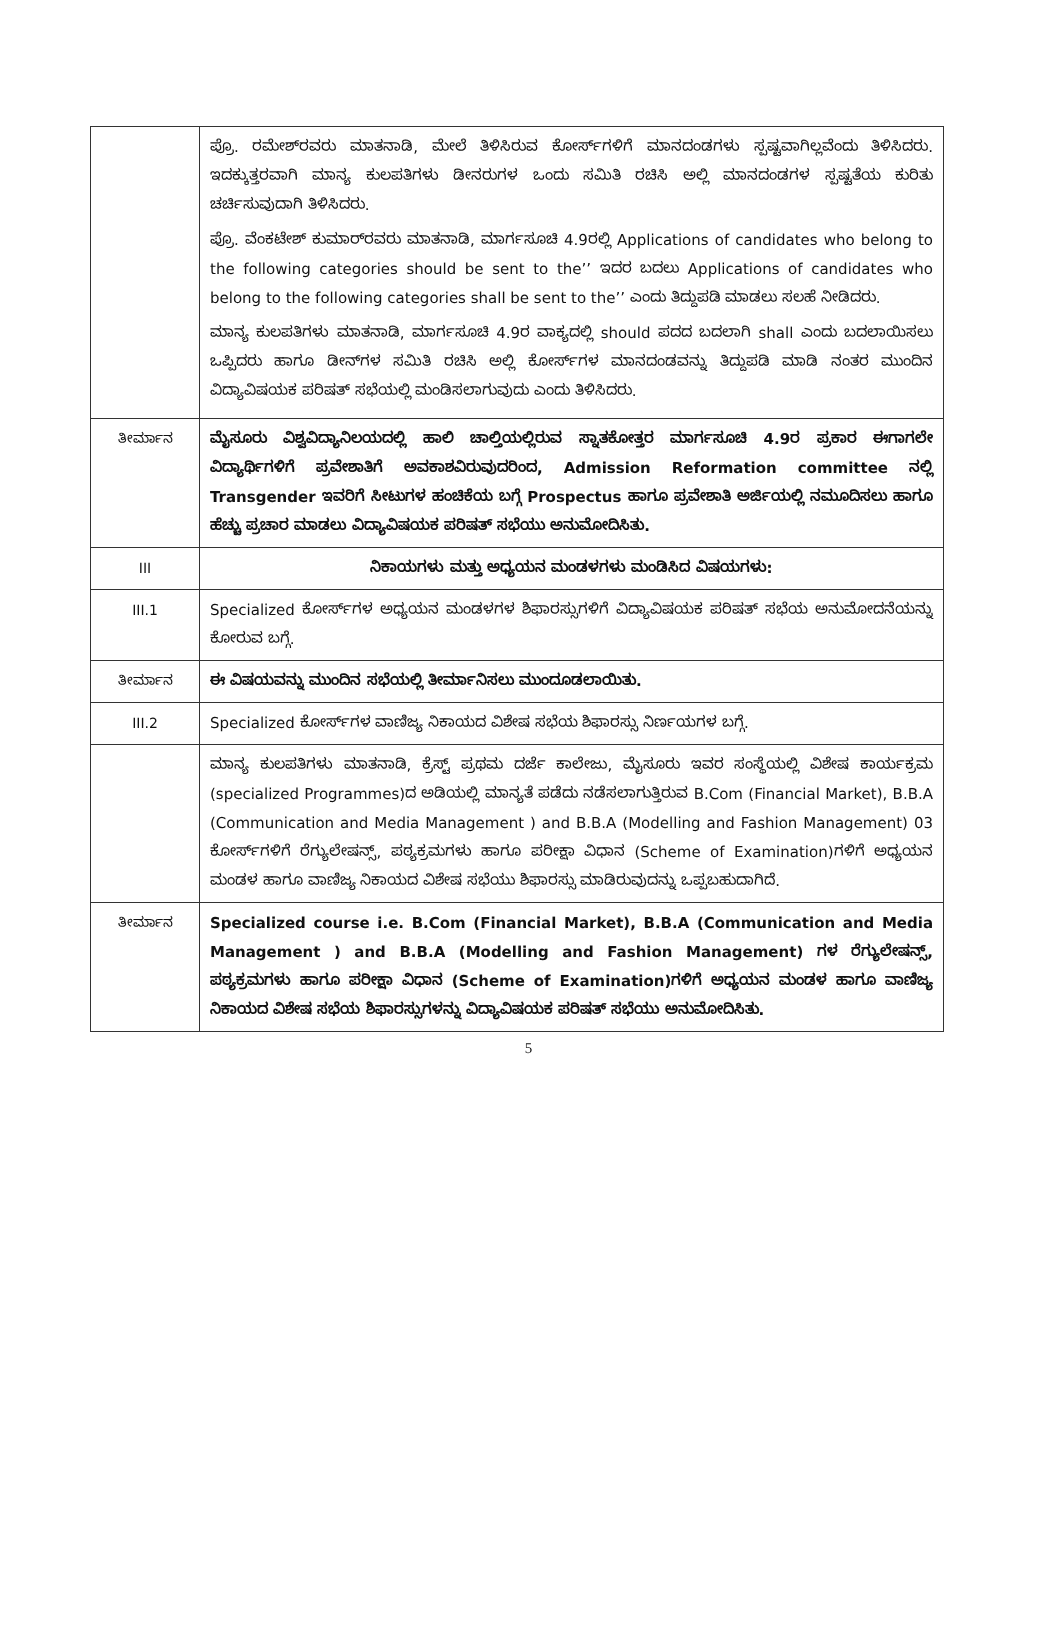| | ಪ್ರೊ. ರಮೇಶ್‌ರವರು ಮಾತನಾಡಿ, ಮೇಲೆ ತಿಳಿಸಿರುವ ಕೋರ್ಸ್‌ಗಳಿಗೆ ಮಾನದಂಡಗಳು ಸ್ಪಷ್ಟವಾಗಿಲ್ಲವೆಂದು ತಿಳಿಸಿದರು. ಇದಕ್ಕುತ್ತರವಾಗಿ ಮಾನ್ಯ ಕುಲಪತಿಗಳು ಡೀನರುಗಳ ಒಂದು ಸಮಿತಿ ರಚಿಸಿ ಅಲ್ಲಿ ಮಾನದಂಡಗಳ ಸ್ಪಷ್ಟತೆಯ ಕುರಿತು ಚರ್ಚಿಸುವುದಾಗಿ ತಿಳಿಸಿದರು. ಪ್ರೊ. ವೆಂಕಟೇಶ್ ಕುಮಾರ್‌ರವರು ಮಾತನಾಡಿ, ಮಾರ್ಗಸೂಚಿ 4.9ರಲ್ಲಿ Applications of candidates who belong to the following categories should be sent to the’’ ಇದರ ಬದಲು Applications of candidates who belong to the following categories shall be sent to the’’ ಎಂದು ತಿದ್ದುಪಡಿ ಮಾಡಲು ಸಲಹೆ ನೀಡಿದರು. ಮಾನ್ಯ ಕುಲಪತಿಗಳು ಮಾತನಾಡಿ, ಮಾರ್ಗಸೂಚಿ 4.9ರ ವಾಕ್ಯದಲ್ಲಿ should ಪದದ ಬದಲಾಗಿ shall ಎಂದು ಬದಲಾಯಿಸಲು ಒಪ್ಪಿದರು ಹಾಗೂ ಡೀನ್‌ಗಳ ಸಮಿತಿ ರಚಿಸಿ ಅಲ್ಲಿ ಕೋರ್ಸ್‌ಗಳ ಮಾನದಂಡವನ್ನು ತಿದ್ದುಪಡಿ ಮಾಡಿ ನಂತರ ಮುಂದಿನ ವಿದ್ಯಾವಿಷಯಕ ಪರಿಷತ್ ಸಭೆಯಲ್ಲಿ ಮಂಡಿಸಲಾಗುವುದು ಎಂದು ತಿಳಿಸಿದರು. |
| ತೀರ್ಮಾನ | ಮೈಸೂರು ವಿಶ್ವವಿದ್ಯಾನಿಲಯದಲ್ಲಿ ಹಾಲಿ ಚಾಲ್ತಿಯಲ್ಲಿರುವ ಸ್ನಾತಕೋತ್ತರ ಮಾರ್ಗಸೂಚಿ 4.9ರ ಪ್ರಕಾರ ಈಗಾಗಲೇ ವಿದ್ಯಾರ್ಥಿಗಳಿಗೆ ಪ್ರವೇಶಾತಿಗೆ ಅವಕಾಶವಿರುವುದರಿಂದ, Admission Reformation committee ನಲ್ಲಿ Transgender ಇವರಿಗೆ ಸೀಟುಗಳ ಹಂಚಿಕೆಯ ಬಗ್ಗೆ Prospectus ಹಾಗೂ ಪ್ರವೇಶಾತಿ ಅರ್ಜಿಯಲ್ಲಿ ನಮೂದಿಸಲು ಹಾಗೂ ಹೆಚ್ಚು ಪ್ರಚಾರ ಮಾಡಲು ವಿದ್ಯಾವಿಷಯಕ ಪರಿಷತ್ ಸಭೆಯು ಅನುಮೋದಿಸಿತು. |
| III | ನಿಕಾಯಗಳು ಮತ್ತು ಅಧ್ಯಯನ ಮಂಡಳಗಳು ಮಂಡಿಸಿದ ವಿಷಯಗಳು: |
| III.1 | Specialized ಕೋರ್ಸ್‌ಗಳ ಅಧ್ಯಯನ ಮಂಡಳಗಳ ಶಿಫಾರಸ್ಸುಗಳಿಗೆ ವಿದ್ಯಾವಿಷಯಕ ಪರಿಷತ್ ಸಭೆಯ ಅನುಮೋದನೆಯನ್ನು ಕೋರುವ ಬಗ್ಗೆ. |
| ತೀರ್ಮಾನ | ಈ ವಿಷಯವನ್ನು ಮುಂದಿನ ಸಭೆಯಲ್ಲಿ ತೀರ್ಮಾನಿಸಲು ಮುಂದೂಡಲಾಯಿತು. |
| III.2 | Specialized ಕೋರ್ಸ್‌ಗಳ ವಾಣಿಜ್ಯ ನಿಕಾಯದ ವಿಶೇಷ ಸಭೆಯ ಶಿಫಾರಸ್ಸು ನಿರ್ಣಯಗಳ ಬಗ್ಗೆ. |
| | ಮಾನ್ಯ ಕುಲಪತಿಗಳು ಮಾತನಾಡಿ, ಕ್ರೆಸ್ಟ್ ಪ್ರಥಮ ದರ್ಜೆ ಕಾಲೇಜು, ಮೈಸೂರು ಇವರ ಸಂಸ್ಥೆಯಲ್ಲಿ ವಿಶೇಷ ಕಾರ್ಯಕ್ರಮ (specialized Programmes)ದ ಅಡಿಯಲ್ಲಿ ಮಾನ್ಯತೆ ಪಡೆದು ನಡೆಸಲಾಗುತ್ತಿರುವ B.Com (Financial Market), B.B.A (Communication and Media Management ) and B.B.A (Modelling and Fashion Management) 03 ಕೋರ್ಸ್‌ಗಳಿಗೆ ರೆಗ್ಯುಲೇಷನ್ಸ್, ಪಠ್ಯಕ್ರಮಗಳು ಹಾಗೂ ಪರೀಕ್ಷಾ ವಿಧಾನ (Scheme of Examination)ಗಳಿಗೆ ಅಧ್ಯಯನ ಮಂಡಳ ಹಾಗೂ ವಾಣಿಜ್ಯ ನಿಕಾಯದ ವಿಶೇಷ ಸಭೆಯು ಶಿಫಾರಸ್ಸು ಮಾಡಿರುವುದನ್ನು ಒಪ್ಪಬಹುದಾಗಿದೆ. |
| ತೀರ್ಮಾನ | Specialized course i.e. B.Com (Financial Market), B.B.A (Communication and Media Management ) and B.B.A (Modelling and Fashion Management) ಗಳ ರೆಗ್ಯುಲೇಷನ್ಸ್, ಪಠ್ಯಕ್ರಮಗಳು ಹಾಗೂ ಪರೀಕ್ಷಾ ವಿಧಾನ (Scheme of Examination)ಗಳಿಗೆ ಅಧ್ಯಯನ ಮಂಡಳ ಹಾಗೂ ವಾಣಿಜ್ಯ ನಿಕಾಯದ ವಿಶೇಷ ಸಭೆಯ ಶಿಫಾರಸ್ಸುಗಳನ್ನು ವಿದ್ಯಾವಿಷಯಕ ಪರಿಷತ್ ಸಭೆಯು ಅನುಮೋದಿಸಿತು. |
5